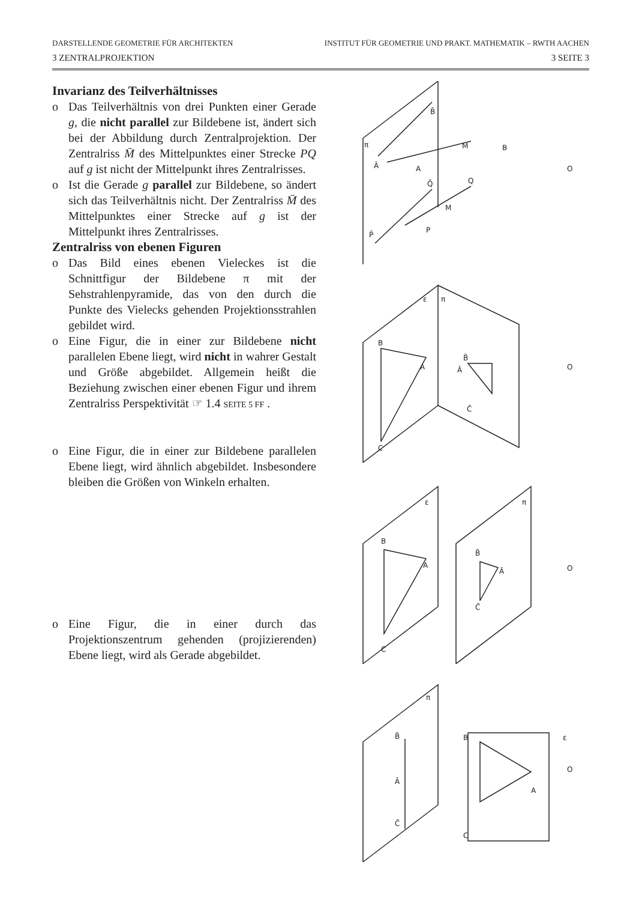DARSTELLENDE GEOMETRIE FÜR ARCHITEKTEN INSTITUT FÜR GEOMETRIE UND PRAKT. MATHEMATIK – RWTH AACHEN
3 ZENTRALPROJEKTION 3 SEITE 3
Invarianz des Teilverhältnisses
o Das Teilverhältnis von drei Punkten einer Gerade g, die nicht parallel zur Bildebene ist, ändert sich bei der Abbildung durch Zentralprojektion. Der Zentralriss M̄ des Mittelpunktes einer Strecke PQ auf g ist nicht der Mittelpunkt ihres Zentralrisses.
o Ist die Gerade g parallel zur Bildebene, so ändert sich das Teilverhältnis nicht. Der Zentralriss M̄ des Mittelpunktes einer Strecke auf g ist der Mittelpunkt ihres Zentralrisses.
Zentralriss von ebenen Figuren
o Das Bild eines ebenen Vieleckes ist die Schnittfigur der Bildebene π mit der Sehstrahlenpyramide, das von den durch die Punkte des Vielecks gehenden Projektionsstrahlen gebildet wird.
o Eine Figur, die in einer zur Bildebene nicht parallelen Ebene liegt, wird nicht in wahrer Gestalt und Größe abgebildet. Allgemein heißt die Beziehung zwischen einer ebenen Figur und ihrem Zentralriss Perspektivität ☞ 1.4 SEITE 5 FF .
o Eine Figur, die in einer zur Bildebene parallelen Ebene liegt, wird ähnlich abgebildet. Insbesondere bleiben die Größen von Winkeln erhalten.
o Eine Figur, die in einer durch das Projektionszentrum gehenden (projizierenden) Ebene liegt, wird als Gerade abgebildet.
π
B̄
Ā
A
M
B
Q̄
Q
M
P
P̄
O
O
O
O
ε
π
B
A
C
B̄
Ā
C̄
ε
π
B
A
C
B̄
Ā
C̄
π
B̄
Ā
C̄
B
ε
A
C